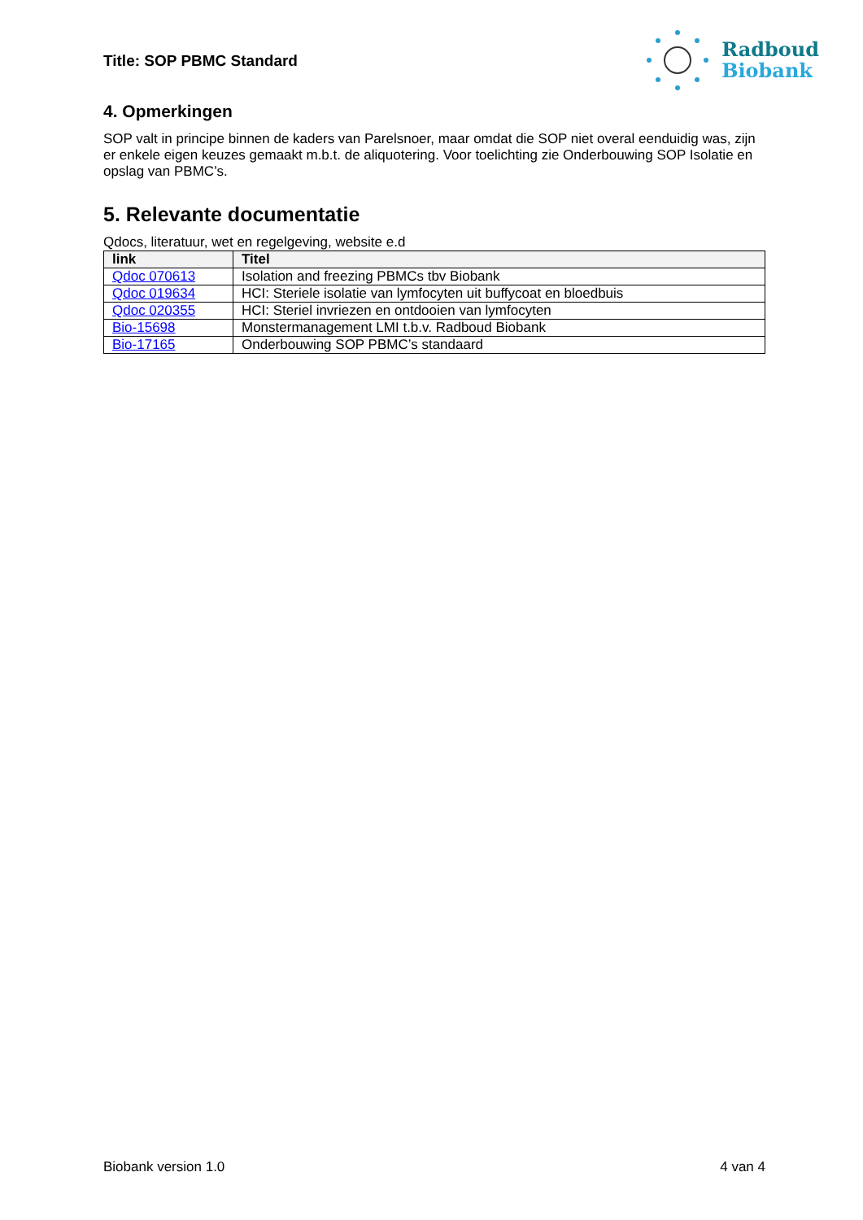Title: SOP PBMC Standard
Radboud
Biobank
4. Opmerkingen
SOP valt in principe binnen de kaders van Parelsnoer, maar omdat die SOP niet overal eenduidig was, zijn er enkele eigen keuzes gemaakt m.b.t. de aliquotering. Voor toelichting zie Onderbouwing SOP Isolatie en opslag van PBMC’s.
5. Relevante documentatie
Qdocs, literatuur, wet en regelgeving, website e.d
| link | Titel |
| --- | --- |
| Qdoc 070613 | Isolation and freezing PBMCs tbv Biobank |
| Qdoc 019634 | HCI: Steriele isolatie van lymfocyten uit buffycoat en bloedbuis |
| Qdoc 020355 | HCI: Steriel invriezen en ontdooien van lymfocyten |
| Bio-15698 | Monstermanagement LMI t.b.v. Radboud Biobank |
| Bio-17165 | Onderbouwing SOP PBMC’s standaard |
Biobank version 1.0 4 van 4